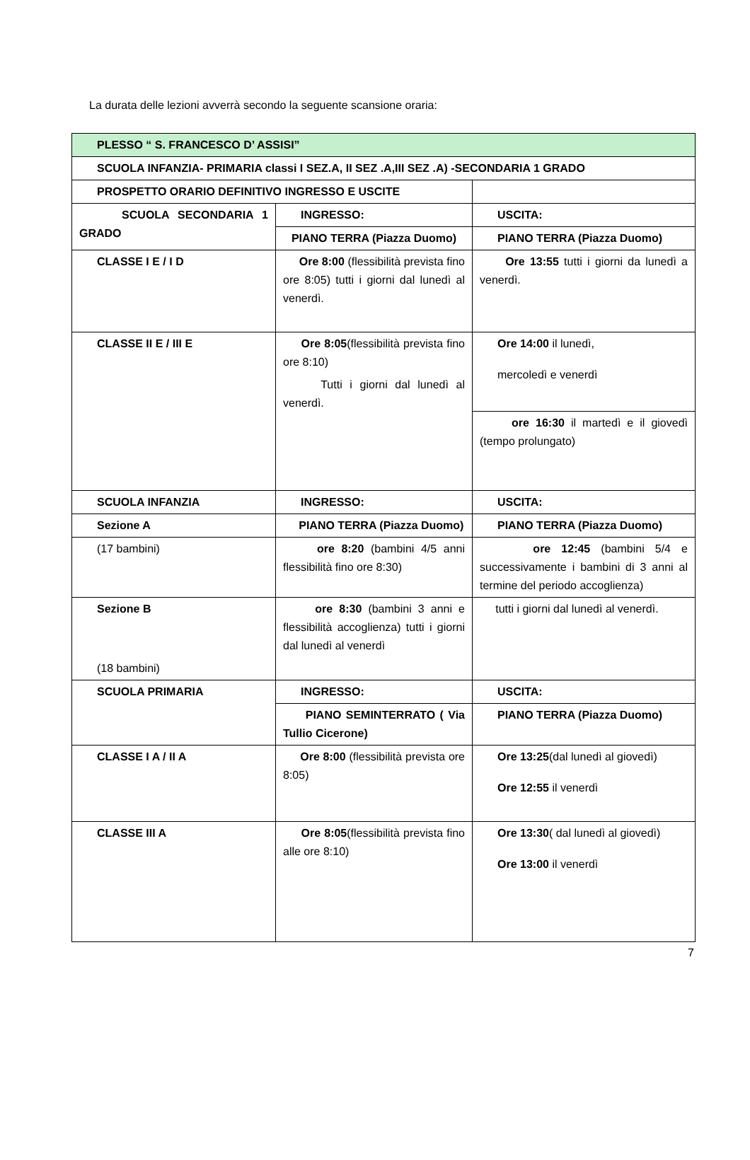La durata delle lezioni avverrà secondo la seguente scansione oraria:
| PLESSO “ S. FRANCESCO D’ ASSISI” | | |
| SCUOLA INFANZIA- PRIMARIA classi I SEZ.A, II SEZ .A,III SEZ .A) -SECONDARIA 1 GRADO | | |
| PROSPETTO ORARIO DEFINITIVO INGRESSO E USCITE | | |
| SCUOLA SECONDARIA 1 GRADO | INGRESSO: | USCITA: |
| | PIANO TERRA (Piazza Duomo) | PIANO TERRA (Piazza Duomo) |
| CLASSE I E / I D | Ore 8:00 (flessibilità prevista fino ore 8:05) tutti i giorni dal lunedì al venerdì. | Ore 13:55 tutti i giorni da lunedì a venerdì. |
| CLASSE II E / III E | Ore 8:05 (flessibilità prevista fino ore 8:10) Tutti i giorni dal lunedì al venerdì. | Ore 14:00 il lunedì, mercoledì e venerdì |
| | | ore 16:30 il martedì e il giovedì (tempo prolungato) |
| SCUOLA INFANZIA | INGRESSO: | USCITA: |
| Sezione A | PIANO TERRA (Piazza Duomo) | PIANO TERRA (Piazza Duomo) |
| (17 bambini) | ore 8:20 (bambini 4/5 anni flessibilità fino ore 8:30) | ore 12:45 (bambini 5/4 e successivamente i bambini di 3 anni al termine del periodo accoglienza) |
| Sezione B (18 bambini) | ore 8:30 (bambini 3 anni e flessibilità accoglienza) tutti i giorni dal lunedì al venerdì | tutti i giorni dal lunedì al venerdì. |
| SCUOLA PRIMARIA | INGRESSO: | USCITA: |
| | PIANO SEMINTERRATO ( Via Tullio Cicerone) | PIANO TERRA (Piazza Duomo) |
| CLASSE I A / II A | Ore 8:00 (flessibilità prevista ore 8:05) | Ore 13:25 (dal lunedì al giovedì) Ore 12:55 il venerdì |
| CLASSE III A | Ore 8:05 (flessibilità prevista fino alle ore 8:10) | Ore 13:30 ( dal lunedì al giovedì) Ore 13:00 il venerdì |
7